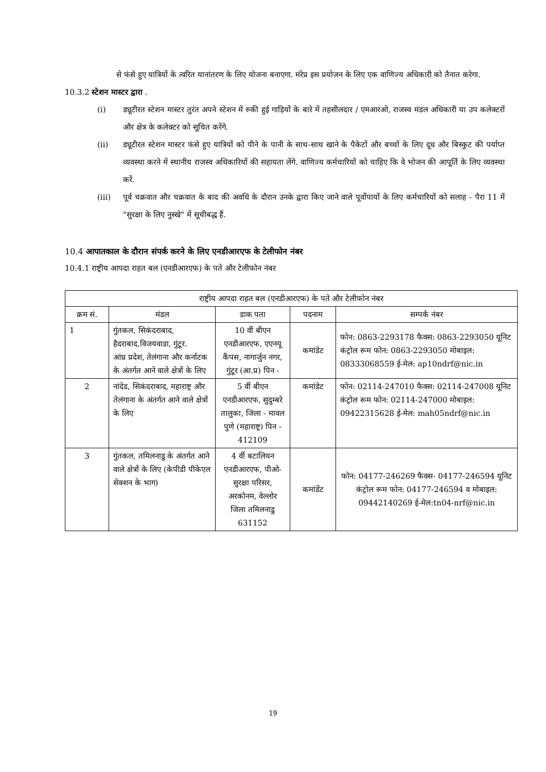से फंसे हुए यात्रियों के त्वरित यानांतरण के लिए योजना बनाएगा. मंरेप्र इस प्रयोजन के लिए एक वाणिज्य अधिकारी को तैनात करेगा.
10.3.2 स्टेशन मास्टर द्वारा .
(i) ड्यूटीरत स्टेशन मास्टर तुरंत अपने स्टेशन में रुकी हुई गाड़ियों के बारे में तहसीलदार / एमआरओ, राजस्व मंडल अधिकारी या उप कलेक्टरों और क्षेत्र के कलेक्टर को सूचित करेंगे.
(ii) ड्यूटीरत स्टेशन मास्टर फंसे हुए यात्रियों को पीने के पानी के साथ-साथ खाने के पैकेटों और बच्चों के लिए दूध और बिस्कुट की पर्याप्त व्यवस्था करने में स्थानीय राजस्व अधिकारियों की सहायता लेंगे. वाणिज्य कर्मचारियों को चाहिए कि वे भोजन की आपूर्ति के लिए व्यवस्था करें.
(iii) पूर्व चक्रवात और चक्रवात के बाद की अवधि के दौरान उनके द्वारा किए जाने वाले पूर्वोपायों के लिए कर्मचारियों को सलाह - पैरा 11 में "सुरक्षा के लिए नुस्खे" में सूचीबद्ध हैं.
10.4 आपातकाल के दौरान संपर्क करने के लिए एनडीआरएफ के टेलीफोन नंबर
10.4.1 राष्ट्रीय आपदा राहत बल (एनडीआरएफ) के पते और टेलीफोन नंबर
| राष्ट्रीय आपदा राहत बल (एनडीआरएफ) के पते और टेलीफोन नंबर | | | | |
| --- | --- | --- | --- | --- |
| क्रम सं. | मंडल | डाक पता | पदनाम | सम्पर्क नंबर |
| 1 | गुंतकल, सिकंदराबाद, हैदराबाद,विजयवाडा, गुंटूर. आंध्र प्रदेश, तेलंगाना और कर्नाटक के अंतर्गत आने वाले क्षेत्रों के लिए | 10 वीं बीएन एनडीआरएफ, एएनयू कैंपस, नागार्जुन नगर, गुंटूर (आ.प्र) पिन - | कमांडेट | फोन: 0863-2293178 फैक्स: 0863-2293050 यूनिट कंट्रोल रूम फोन: 0863-2293050 मोबाइल: 08333068559 ई-मेल: ap10ndrf@nic.in |
| 2 | नांदेड, सिकंदराबाद, महाराष्ट्र और तेलंगाना के अंतर्गत आने वाले क्षेत्रों के लिए | 5 वीं बीएन एनडीआरएफ, सुदुम्बरे तालुका, जिला - मावल पुणे (महाराष्ट्र) पिन - 412109 | कमांडेट | फोन: 02114-247010 फैक्स: 02114-247008 यूनिट कंट्रोल रूम फोन: 02114-247000 मोबाइल: 09422315628 ई-मेल: mah05ndrf@nic.in |
| 3 | गुंतकल, तमिलनाडु के अंतर्गत आने वाले क्षेत्रों के लिए (केपीडी पीकेएल सेक्शन के भाग) | 4 वीं बटालियन एनडीआरएफ, पीओ- सुरक्षा परिसर, अरकोनम, वेल्लोर जिला तमिलनाडु 631152 | कमांडेंट | फोन: 04177-246269 फैक्स- 04177-246594 यूनिट कंट्रोल रूम फोन: 04177-246594 व मोबाइल: 09442140269 ई-मेल:tn04-nrf@nic.in |
19